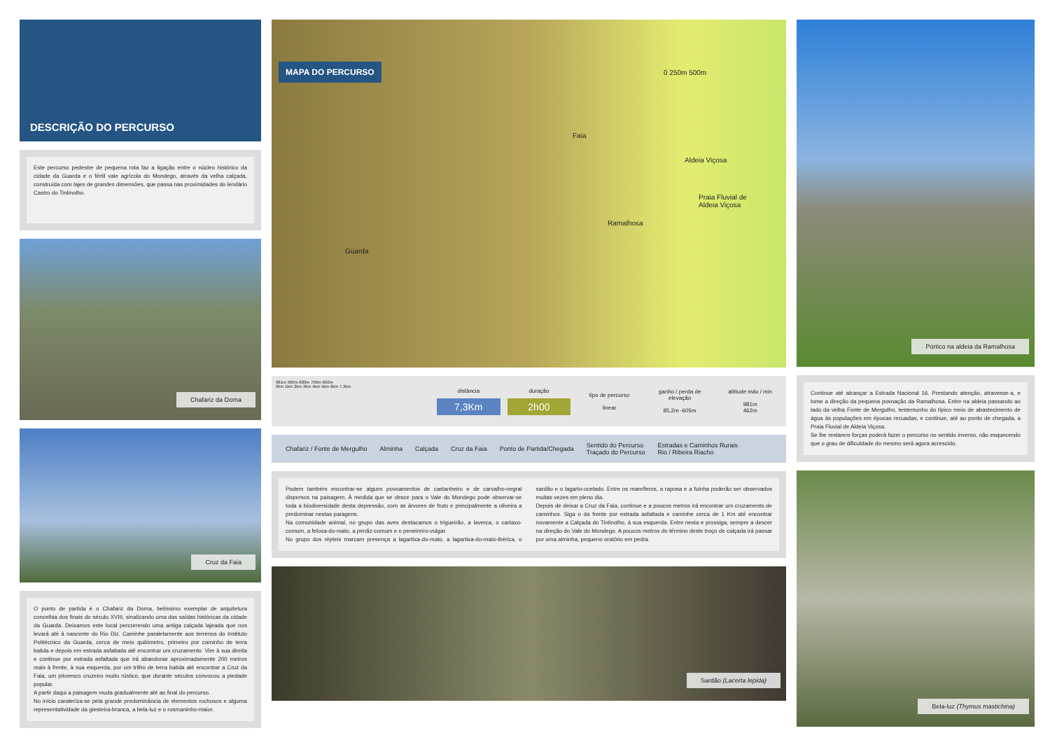DESCRIÇÃO DO PERCURSO
Este percurso pedestre de pequena rota faz a ligação entre o núcleo histórico da cidade da Guarda e o fértil vale agrícola do Mondego, através da velha calçada, construída com lajes de grandes dimensões, que passa nas proximidades do lendário Castro do Tintinolho.
Chafariz da Dorna
Cruz da Faia
O ponto de partida é o Chafariz da Dorna, belíssimo exemplar de arquitetura concelhia dos finais do século XVIII, sinalizando uma das saídas históricas da cidade da Guarda. Deixamos este local percorrendo uma antiga calçada lajeada que nos levará até à nascente do Rio Diz. Caminhe paralelamente aos terrenos do Instituto Politécnico da Guarda, cerca de meio quilómetro, primeiro por caminho de terra batida e depois em estrada asfaltada até encontrar um cruzamento. Vire à sua direita e continue por estrada asfaltada que irá abandonar aproximadamente 200 metros mais à frente, à sua esquerda, por um trilho de terra batida até encontrar a Cruz da Faia, um pitoresco cruzeiro muito rústico, que durante séculos convocou a piedade popular.
A partir daqui a paisagem muda gradualmente até ao final do percurso.
No início carateriza-se pela grande predominância de elementos rochosos e alguma representatividade da giesteira-branca, a bela-luz e o rosmaninho-maior.
MAPA DO PERCURSO
0 250m 500m
Faia
Aldeia Viçosa
Praia Fluvial de
Aldeia Viçosa
Ramalhosa
Guarda
981m 900m 800m 700m 600m
0km 1km 2km 3km 4km 5km 6km 7,3km
distância
7,3Km
duração
2h00
tipo de percurso
linear
ganho / perda de elevação
85,2m -605m
altitude máx / min
981m
462m
Chafariz / Fonte de Mergulho Alminha Calçada Cruz da Faia Ponto de Partida/Chegada Sentido do Percurso
Traçado do Percurso Estradas e Caminhos Rurais
Rio / Ribeira Riacho
Podem também encontrar-se alguns povoamentos de castanheiro e de carvalho-negral dispersos na paisagem. À medida que se desce para o Vale do Mondego pode observar-se toda a biodiversidade desta depressão, com as árvores de fruto e principalmente a oliveira a predominar nestas paragens.
Na comunidade animal, no grupo das aves destacamos o trigueirão, a laverca, o cartaxo-comum, a felosa-do-mato, a perdiz-comum e o peneireiro-vulgar.
No grupo dos répteis marcam presença a lagartixa-do-mato, a lagartixa-do-mato-ibérica, o sardão e o lagarto-ocelado. Entre os mamíferos, a raposa e a fuinha poderão ser observados muitas vezes em pleno dia.
Depois de deixar a Cruz da Faia, continue e a poucos metros irá encontrar um cruzamento de caminhos. Siga o da frente por estrada asfaltada e caminhe cerca de 1 Km até encontrar novamente a Calçada do Tintinolho, à sua esquerda. Entre nesta e prossiga, sempre a descer na direção do Vale do Mondego. A poucos metros do término deste troço de calçada irá passar por uma alminha, pequeno oratório em pedra.
Sardão (Lacerta lepida)
Pórtico na aldeia da Ramalhosa
Continue até alcançar a Estrada Nacional 16. Prestando atenção, atravesse-a, e tome a direção da pequena povoação da Ramalhosa. Entre na aldeia passando ao lado da velha Fonte de Mergulho, testemunho do típico meio de abastecimento de água às populações em épocas recuadas, e continue, até ao ponto de chegada, a Praia Fluvial de Aldeia Viçosa.
Se lhe restarem forças poderá fazer o percurso no sentido inverso, não esquecendo que o grau de dificuldade do mesmo será agora acrescido.
Bela-luz (Thymus mastichina)